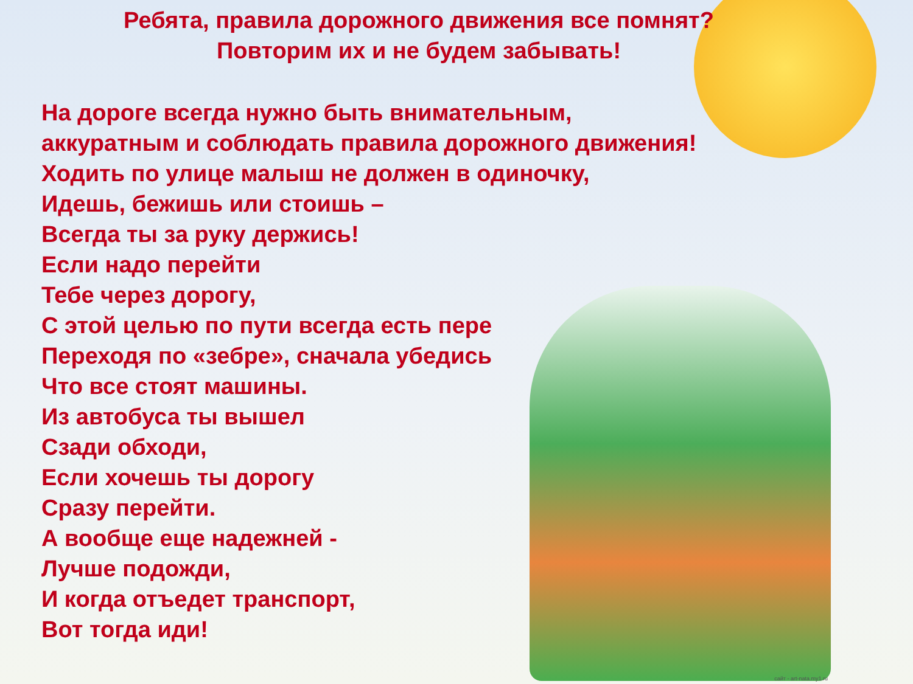Ребята, правила дорожного движения все помнят?
Повторим их и не будем забывать!
На дороге всегда нужно быть внимательным,
аккуратным и соблюдать правила дорожного движения!
Ходить по улице малыш не должен в одиночку,
Идешь, бежишь или стоишь –
Всегда ты за руку держись!
Если надо перейти
Тебе через дорогу,
С этой целью по пути всегда есть пере
Переходя по «зебре», сначала убедись
Что все стоят машины.
Из автобуса ты вышел
Сзади обходи,
Если хочешь ты дорогу
Сразу перейти.
А вообще еще надежней -
Лучше подожди,
И когда отъедет транспорт,
Вот тогда иди!
сайт - art-nata.my1.ru